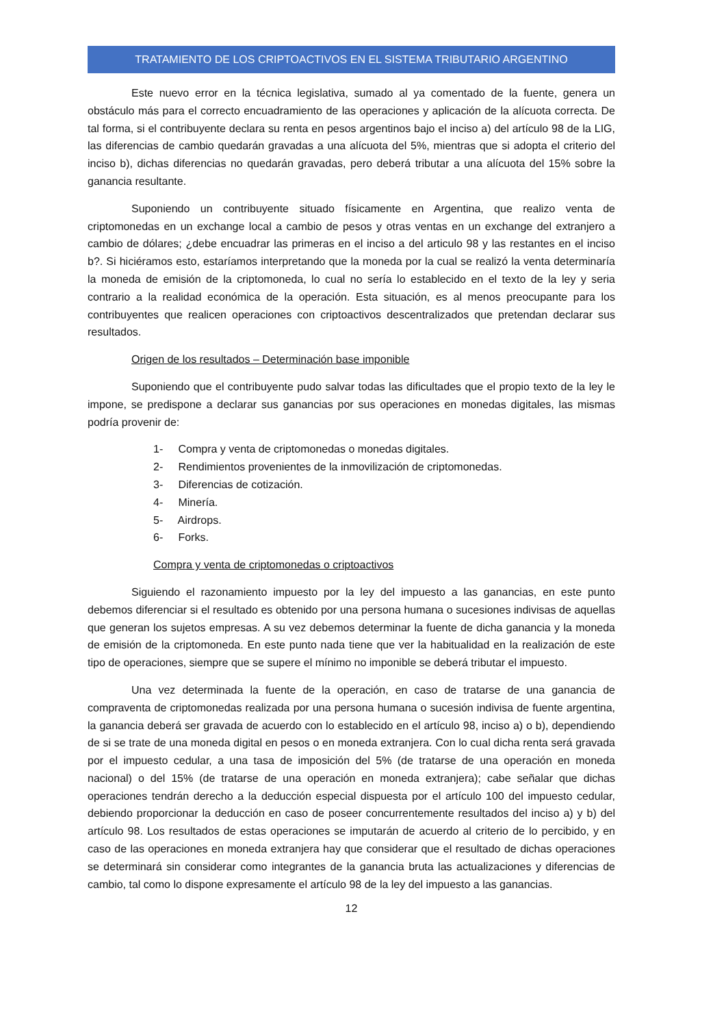TRATAMIENTO DE LOS CRIPTOACTIVOS EN EL SISTEMA TRIBUTARIO ARGENTINO
Este nuevo error en la técnica legislativa, sumado al ya comentado de la fuente, genera un obstáculo más para el correcto encuadramiento de las operaciones y aplicación de la alícuota correcta. De tal forma, si el contribuyente declara su renta en pesos argentinos bajo el inciso a) del artículo 98 de la LIG, las diferencias de cambio quedarán gravadas a una alícuota del 5%, mientras que si adopta el criterio del inciso b), dichas diferencias no quedarán gravadas, pero deberá tributar a una alícuota del 15% sobre la ganancia resultante.
Suponiendo un contribuyente situado físicamente en Argentina, que realizo venta de criptomonedas en un exchange local a cambio de pesos y otras ventas en un exchange del extranjero a cambio de dólares; ¿debe encuadrar las primeras en el inciso a del articulo 98 y las restantes en el inciso b?. Si hiciéramos esto, estaríamos interpretando que la moneda por la cual se realizó la venta determinaría la moneda de emisión de la criptomoneda, lo cual no sería lo establecido en el texto de la ley y seria contrario a la realidad económica de la operación. Esta situación, es al menos preocupante para los contribuyentes que realicen operaciones con criptoactivos descentralizados que pretendan declarar sus resultados.
Origen de los resultados – Determinación base imponible
Suponiendo que el contribuyente pudo salvar todas las dificultades que el propio texto de la ley le impone, se predispone a declarar sus ganancias por sus operaciones en monedas digitales, las mismas podría provenir de:
1- Compra y venta de criptomonedas o monedas digitales.
2- Rendimientos provenientes de la inmovilización de criptomonedas.
3- Diferencias de cotización.
4- Minería.
5- Airdrops.
6- Forks.
Compra y venta de criptomonedas o criptoactivos
Siguiendo el razonamiento impuesto por la ley del impuesto a las ganancias, en este punto debemos diferenciar si el resultado es obtenido por una persona humana o sucesiones indivisas de aquellas que generan los sujetos empresas. A su vez debemos determinar la fuente de dicha ganancia y la moneda de emisión de la criptomoneda. En este punto nada tiene que ver la habitualidad en la realización de este tipo de operaciones, siempre que se supere el mínimo no imponible se deberá tributar el impuesto.
Una vez determinada la fuente de la operación, en caso de tratarse de una ganancia de compraventa de criptomonedas realizada por una persona humana o sucesión indivisa de fuente argentina, la ganancia deberá ser gravada de acuerdo con lo establecido en el artículo 98, inciso a) o b), dependiendo de si se trate de una moneda digital en pesos o en moneda extranjera. Con lo cual dicha renta será gravada por el impuesto cedular, a una tasa de imposición del 5% (de tratarse de una operación en moneda nacional) o del 15% (de tratarse de una operación en moneda extranjera); cabe señalar que dichas operaciones tendrán derecho a la deducción especial dispuesta por el artículo 100 del impuesto cedular, debiendo proporcionar la deducción en caso de poseer concurrentemente resultados del inciso a) y b) del artículo 98. Los resultados de estas operaciones se imputarán de acuerdo al criterio de lo percibido, y en caso de las operaciones en moneda extranjera hay que considerar que el resultado de dichas operaciones se determinará sin considerar como integrantes de la ganancia bruta las actualizaciones y diferencias de cambio, tal como lo dispone expresamente el artículo 98 de la ley del impuesto a las ganancias.
12